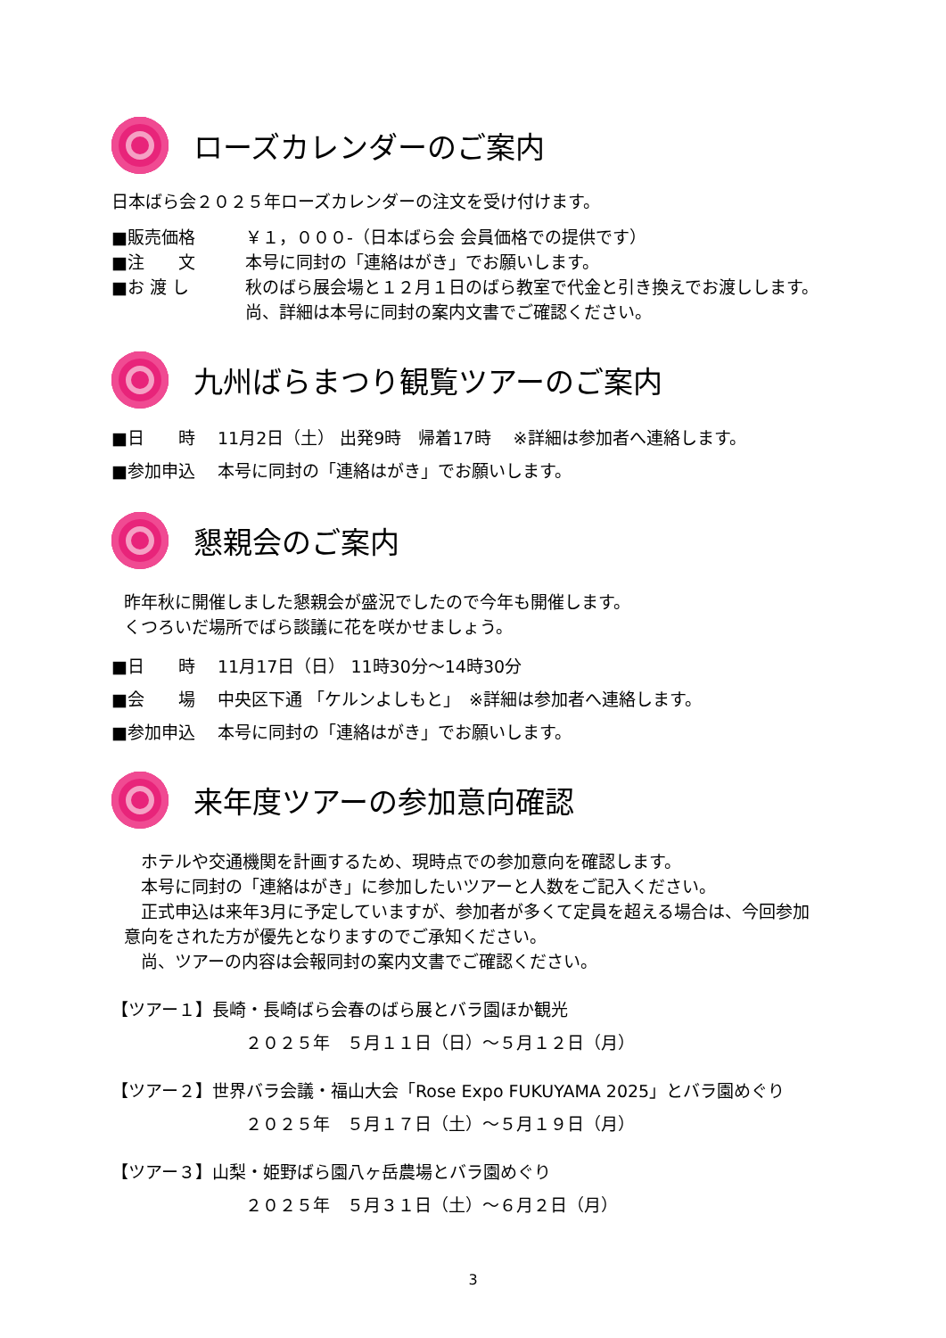ローズカレンダーのご案内
日本ばら会２０２５年ローズカレンダーの注文を受け付けます。
■販売価格 ￥１，０００-（日本ばら会 会員価格での提供です）
■注　　文 本号に同封の「連絡はがき」でお願いします。
■お 渡 し 秋のばら展会場と１２月１日のばら教室で代金と引き換えでお渡しします。尚、詳細は本号に同封の案内文書でご確認ください。
九州ばらまつり観覧ツアーのご案内
■日　　時　 11月2日（土） 出発9時　帰着17時　 ※詳細は参加者へ連絡します。
■参加申込　 本号に同封の「連絡はがき」でお願いします。
懇親会のご案内
昨年秋に開催しました懇親会が盛況でしたので今年も開催します。
くつろいだ場所でばら談議に花を咲かせましょう。
■日　　時　 11月17日（日） 11時30分～14時30分
■会　　場　 中央区下通 「ケルンよしもと」　※詳細は参加者へ連絡します。
■参加申込　 本号に同封の「連絡はがき」でお願いします。
来年度ツアーの参加意向確認
　ホテルや交通機関を計画するため、現時点での参加意向を確認します。
　本号に同封の「連絡はがき」に参加したいツアーと人数をご記入ください。
　正式申込は来年3月に予定していますが、参加者が多くて定員を超える場合は、今回参加意向をされた方が優先となりますのでご承知ください。
　尚、ツアーの内容は会報同封の案内文書でご確認ください。
【ツアー１】長崎・長崎ばら会春のばら展とバラ園ほか観光
２０２５年　５月１１日（日）～５月１２日（月）
【ツアー２】世界バラ会議・福山大会「Rose Expo FUKUYAMA 2025」とバラ園めぐり
２０２５年　５月１７日（土）～５月１９日（月）
【ツアー３】山梨・姫野ばら園八ヶ岳農場とバラ園めぐり
２０２５年　５月３１日（土）～６月２日（月）
3